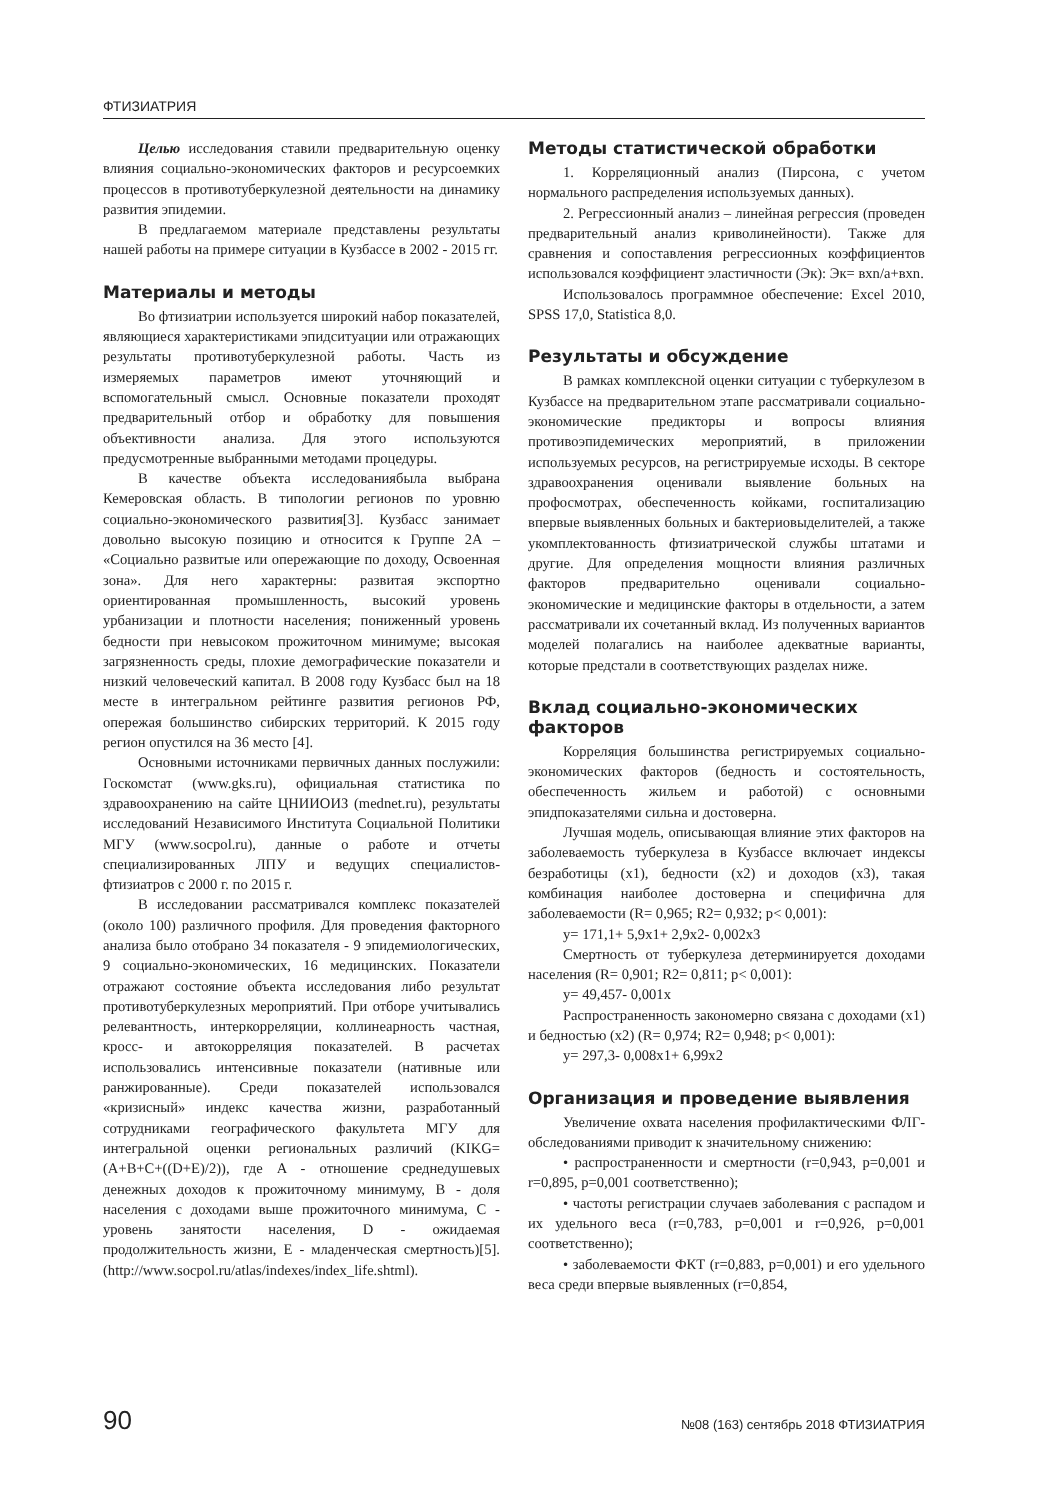ФТИЗИАТРИЯ
Целью исследования ставили предварительную оценку влияния социально-экономических факторов и ресурсоемких процессов в противотуберкулезной деятельности на динамику развития эпидемии.
В предлагаемом материале представлены результаты нашей работы на примере ситуации в Кузбассе в 2002 - 2015 гг.
Материалы и методы
Во фтизиатрии используется широкий набор показателей, являющиеся характеристиками эпидситуации или отражающих результаты противотуберкулезной работы. Часть из измеряемых параметров имеют уточняющий и вспомогательный смысл. Основные показатели проходят предварительный отбор и обработку для повышения объективности анализа. Для этого используются предусмотренные выбранными методами процедуры.
В качестве объекта исследованиябыла выбрана Кемеровская область. В типологии регионов по уровню социально-экономического развития[3]. Кузбасс занимает довольно высокую позицию и относится к Группе 2А – «Социально развитые или опережающие по доходу, Освоенная зона». Для него характерны: развитая экспортно ориентированная промышленность, высокий уровень урбанизации и плотности населения; пониженный уровень бедности при невысоком прожиточном минимуме; высокая загрязненность среды, плохие демографические показатели и низкий человеческий капитал. В 2008 году Кузбасс был на 18 месте в интегральном рейтинге развития регионов РФ, опережая большинство сибирских территорий. К 2015 году регион опустился на 36 место [4].
Основными источниками первичных данных послужили: Госкомстат (www.gks.ru), официальная статистика по здравоохранению на сайте ЦНИИОИЗ (mednet.ru), результаты исследований Независимого Института Социальной Политики МГУ (www.socpol.ru), данные о работе и отчеты специализированных ЛПУ и ведущих специалистов-фтизиатров с 2000 г. по 2015 г.
В исследовании рассматривался комплекс показателей (около 100) различного профиля. Для проведения факторного анализа было отобрано 34 показателя - 9 эпидемиологических, 9 социально-экономических, 16 медицинских. Показатели отражают состояние объекта исследования либо результат противотуберкулезных мероприятий. При отборе учитывались релевантность, интеркорреляции, коллинеарность частная, кросс- и автокорреляция показателей. В расчетах использовались интенсивные показатели (нативные или ранжированные). Среди показателей использовался «кризисный» индекс качества жизни, разработанный сотрудниками географического факультета МГУ для интегральной оценки региональных различий (KIKG=(A+B+C+((D+E)/2)), где A - отношение среднедушевых денежных доходов к прожиточному минимуму, B - доля населения с доходами выше прожиточного минимума, C - уровень занятости населения, D - ожидаемая продолжительность жизни, E - младенческая смертность)[5]. (http://www.socpol.ru/atlas/indexes/index_life.shtml).
Методы статистической обработки
1. Корреляционный анализ (Пирсона, с учетом нормального распределения используемых данных).
2. Регрессионный анализ – линейная регрессия (проведен предварительный анализ криволинейности). Также для сравнения и сопоставления регрессионных коэффициентов использовался коэффициент эластичности (Эк): Эк= вxn/a+вxn.
Использовалось программное обеспечение: Excel 2010, SPSS 17,0, Statistica 8,0.
Результаты и обсуждение
В рамках комплексной оценки ситуации с туберкулезом в Кузбассе на предварительном этапе рассматривали социально-экономические предикторы и вопросы влияния противоэпидемических мероприятий, в приложении используемых ресурсов, на регистрируемые исходы. В секторе здравоохранения оценивали выявление больных на профосмотрах, обеспеченность койками, госпитализацию впервые выявленных больных и бактериовыделителей, а также укомплектованность фтизиатрической службы штатами и другие. Для определения мощности влияния различных факторов предварительно оценивали социально-экономические и медицинские факторы в отдельности, а затем рассматривали их сочетанный вклад. Из полученных вариантов моделей полагались на наиболее адекватные варианты, которые предстали в соответствующих разделах ниже.
Вклад социально-экономических факторов
Корреляция большинства регистрируемых социально-экономических факторов (бедность и состоятельность, обеспеченность жильем и работой) с основными эпидпоказателями сильна и достоверна.
Лучшая модель, описывающая влияние этих факторов на заболеваемость туберкулеза в Кузбассе включает индексы безработицы (x1), бедности (x2) и доходов (x3), такая комбинация наиболее достоверна и специфична для заболеваемости (R= 0,965; R2= 0,932; p< 0,001):
y= 171,1+ 5,9x1+ 2,9x2- 0,002x3
Смертность от туберкулеза детерминируется доходами населения (R= 0,901; R2= 0,811; p< 0,001):
y= 49,457- 0,001x
Распространенность закономерно связана с доходами (x1) и бедностью (x2) (R= 0,974; R2= 0,948; p< 0,001):
y= 297,3- 0,008x1+ 6,99x2
Организация и проведение выявления
Увеличение охвата населения профилактическими ФЛГ-обследованиями приводит к значительному снижению:
• распространенности и смертности (r=0,943, p=0,001 и r=0,895, p=0,001 соответственно);
• частоты регистрации случаев заболевания с распадом и их удельного веса (r=0,783, p=0,001 и r=0,926, p=0,001 соответственно);
• заболеваемости ФКТ (r=0,883, p=0,001) и его удельного веса среди впервые выявленных (r=0,854,
90 №08 (163) сентябрь 2018 ФТИЗИАТРИЯ